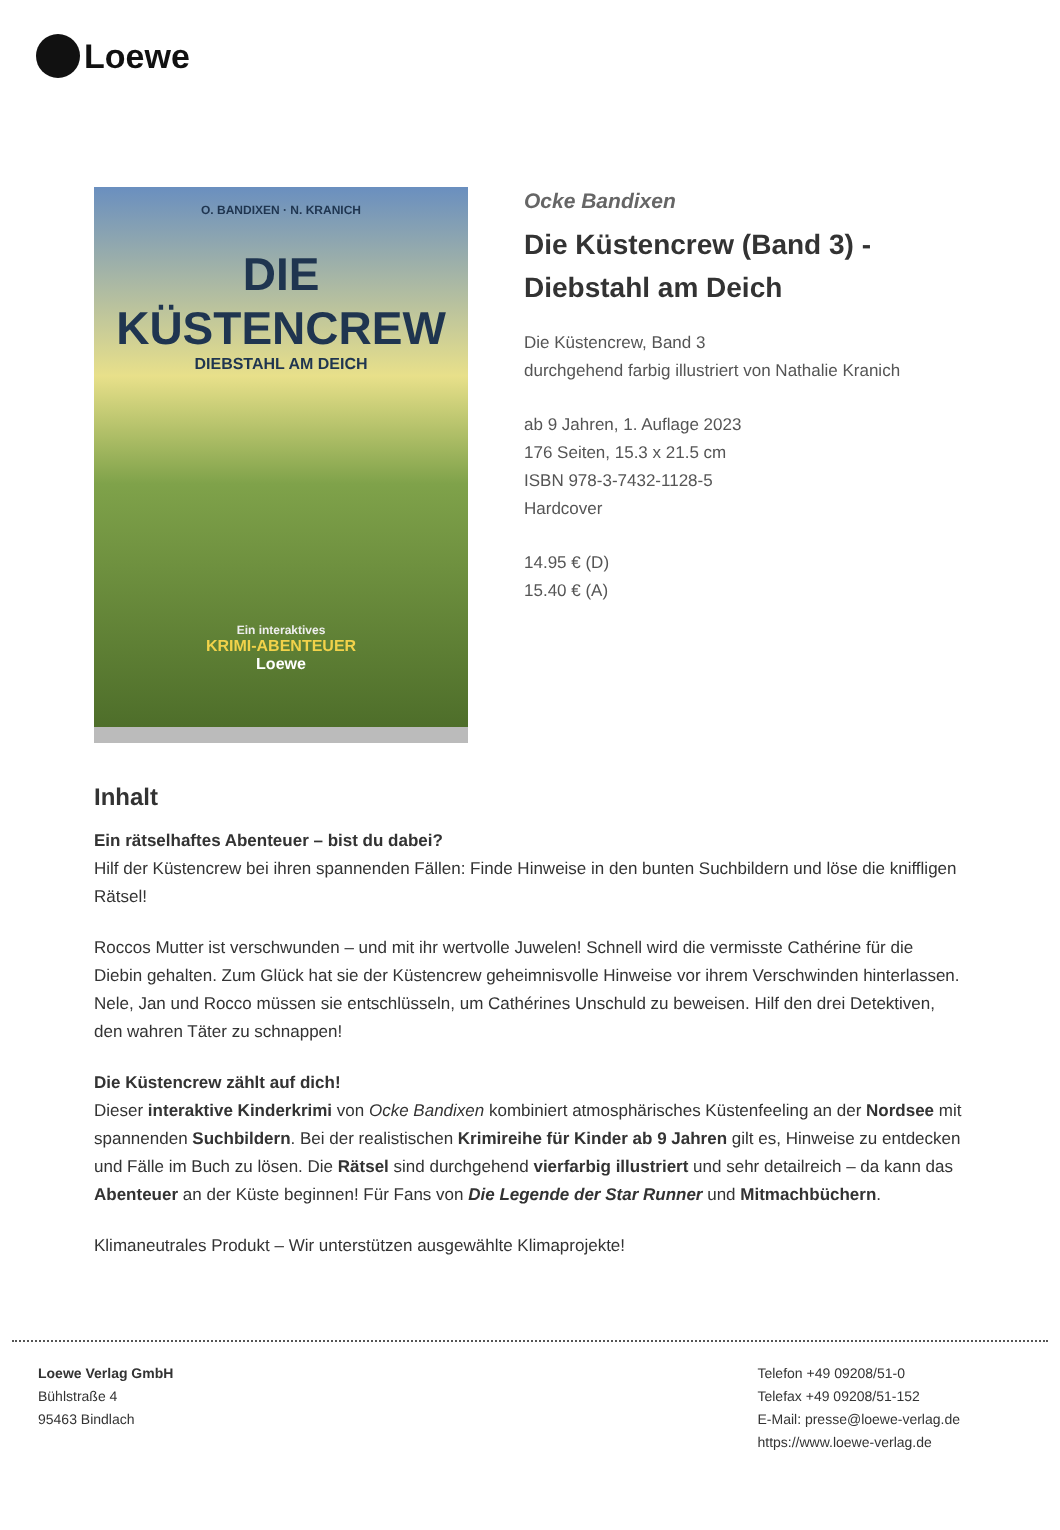Loewe
O. BANDIXEN · N. KRANICH
DIE
KÜSTENCREW
DIEBSTAHL AM DEICH
Ein interaktives
KRIMI-ABENTEUER
Loewe
Ocke Bandixen
Die Küstencrew (Band 3) -
Diebstahl am Deich
Die Küstencrew, Band 3
durchgehend farbig illustriert von Nathalie Kranich
ab 9 Jahren, 1. Auflage 2023
176 Seiten, 15.3 x 21.5 cm
ISBN 978-3-7432-1128-5
Hardcover
14.95 € (D)
15.40 € (A)
Inhalt
Ein rätselhaftes Abenteuer – bist du dabei?
Hilf der Küstencrew bei ihren spannenden Fällen: Finde Hinweise in den bunten Suchbildern und löse die kniffligen Rätsel!
Roccos Mutter ist verschwunden – und mit ihr wertvolle Juwelen! Schnell wird die vermisste Cathérine für die Diebin gehalten. Zum Glück hat sie der Küstencrew geheimnisvolle Hinweise vor ihrem Verschwinden hinterlassen. Nele, Jan und Rocco müssen sie entschlüsseln, um Cathérines Unschuld zu beweisen. Hilf den drei Detektiven, den wahren Täter zu schnappen!
Die Küstencrew zählt auf dich!
Dieser interaktive Kinderkrimi von Ocke Bandixen kombiniert atmosphärisches Küstenfeeling an der Nordsee mit spannenden Suchbildern. Bei der realistischen Krimireihe für Kinder ab 9 Jahren gilt es, Hinweise zu entdecken und Fälle im Buch zu lösen. Die Rätsel sind durchgehend vierfarbig illustriert und sehr detailreich – da kann das Abenteuer an der Küste beginnen! Für Fans von Die Legende der Star Runner und Mitmachbüchern.
Klimaneutrales Produkt – Wir unterstützen ausgewählte Klimaprojekte!
Loewe Verlag GmbH
Bühlstraße 4
95463 Bindlach
Telefon +49 09208/51-0
Telefax +49 09208/51-152
E-Mail: presse@loewe-verlag.de
https://www.loewe-verlag.de